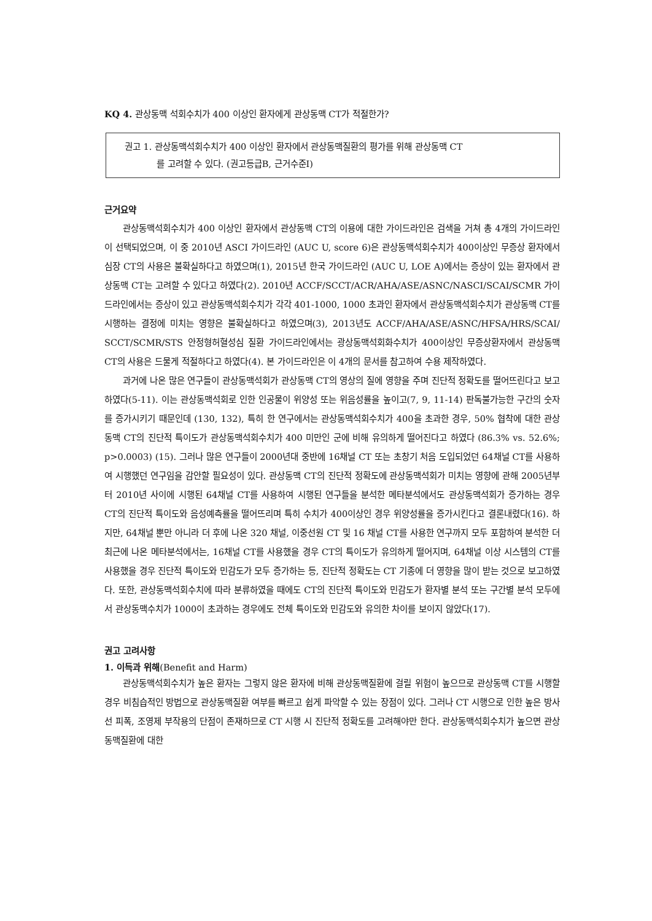KQ 4. 관상동맥 석회수치가 400 이상인 환자에게 관상동맥 CT가 적절한가?
권고 1. 관상동맥석회수치가 400 이상인 환자에서 관상동맥질환의 평가를 위해 관상동맥 CT
를 고려할 수 있다. (권고등급B, 근거수준I)
근거요약
관상동맥석회수치가 400 이상인 환자에서 관상동맥 CT의 이용에 대한 가이드라인은 검색을 거쳐 총 4개의 가이드라인이 선택되었으며, 이 중 2010년 ASCI 가이드라인 (AUC U, score 6)은 관상동맥석회수치가 400이상인 무증상 환자에서 심장 CT의 사용은 불확실하다고 하였으며(1), 2015년 한국 가이드라인 (AUC U, LOE A)에서는 증상이 있는 환자에서 관상동맥 CT는 고려할 수 있다고 하였다(2). 2010년 ACCF/SCCT/ACR/AHA/ASE/ASNC/NASCI/SCAI/SCMR 가이드라인에서는 증상이 있고 관상동맥석회수치가 각각 401-1000, 1000 초과인 환자에서 관상동맥석회수치가 관상동맥 CT를 시행하는 결정에 미치는 영향은 불확실하다고 하였으며(3), 2013년도 ACCF/AHA/ASE/ASNC/HFSA/HRS/SCAI/ SCCT/SCMR/STS 안정형허혈성심 질환 가이드라인에서는 광상동맥석회화수치가 400이상인 무증상환자에서 관상동맥 CT의 사용은 드물게 적절하다고 하였다(4). 본 가이드라인은 이 4개의 문서를 참고하여 수용 제작하였다.
과거에 나온 많은 연구들이 관상동맥석회가 관상동맥 CT의 영상의 질에 영향을 주며 진단적 정확도를 떨어뜨린다고 보고하였다(5-11). 이는 관상동맥석회로 인한 인공물이 위양성 또는 위음성률을 높이고(7, 9, 11-14) 판독불가능한 구간의 숫자를 증가시키기 때문인데 (130, 132), 특히 한 연구에서는 관상동맥석회수치가 400을 초과한 경우, 50% 협착에 대한 관상동맥 CT의 진단적 특이도가 관상동맥석회수치가 400 미만인 군에 비해 유의하게 떨어진다고 하였다 (86.3% vs. 52.6%; p>0.0003) (15). 그러나 많은 연구들이 2000년대 중반에 16채널 CT 또는 초창기 처음 도입되었던 64채널 CT를 사용하여 시행했던 연구임을 감안할 필요성이 있다. 관상동맥 CT의 진단적 정확도에 관상동맥석회가 미치는 영향에 관해 2005년부터 2010년 사이에 시행된 64채널 CT를 사용하여 시행된 연구들을 분석한 메타분석에서도 관상동맥석회가 증가하는 경우 CT의 진단적 특이도와 음성예측률을 떨어뜨리며 특히 수치가 400이상인 경우 위양성률을 증가시킨다고 결론내렸다(16). 하지만, 64채널 뿐만 아니라 더 후에 나온 320 채널, 이중선원 CT 및 16 채널 CT를 사용한 연구까지 모두 포함하여 분석한 더 최근에 나온 메타분석에서는, 16채널 CT를 사용했을 경우 CT의 특이도가 유의하게 떨어지며, 64채널 이상 시스템의 CT를 사용했을 경우 진단적 특이도와 민감도가 모두 증가하는 등, 진단적 정확도는 CT 기종에 더 영향을 많이 받는 것으로 보고하였다. 또한, 관상동맥석회수치에 따라 분류하였을 때에도 CT의 진단적 특이도와 민감도가 환자별 분석 또는 구간별 분석 모두에서 관상동맥수치가 1000이 초과하는 경우에도 전체 특이도와 민감도와 유의한 차이를 보이지 않았다(17).
권고 고려사항
1. 이득과 위해(Benefit and Harm)
관상동맥석회수치가 높은 환자는 그렇지 않은 환자에 비해 관상동맥질환에 걸릴 위험이 높으므로 관상동맥 CT를 시행할 경우 비침습적인 방법으로 관상동맥질환 여부를 빠르고 쉽게 파악할 수 있는 장점이 있다. 그러나 CT 시행으로 인한 높은 방사선 피폭, 조영제 부작용의 단점이 존재하므로 CT 시행 시 진단적 정확도를 고려해야만 한다. 관상동맥석회수치가 높으면 관상동맥질환에 대한